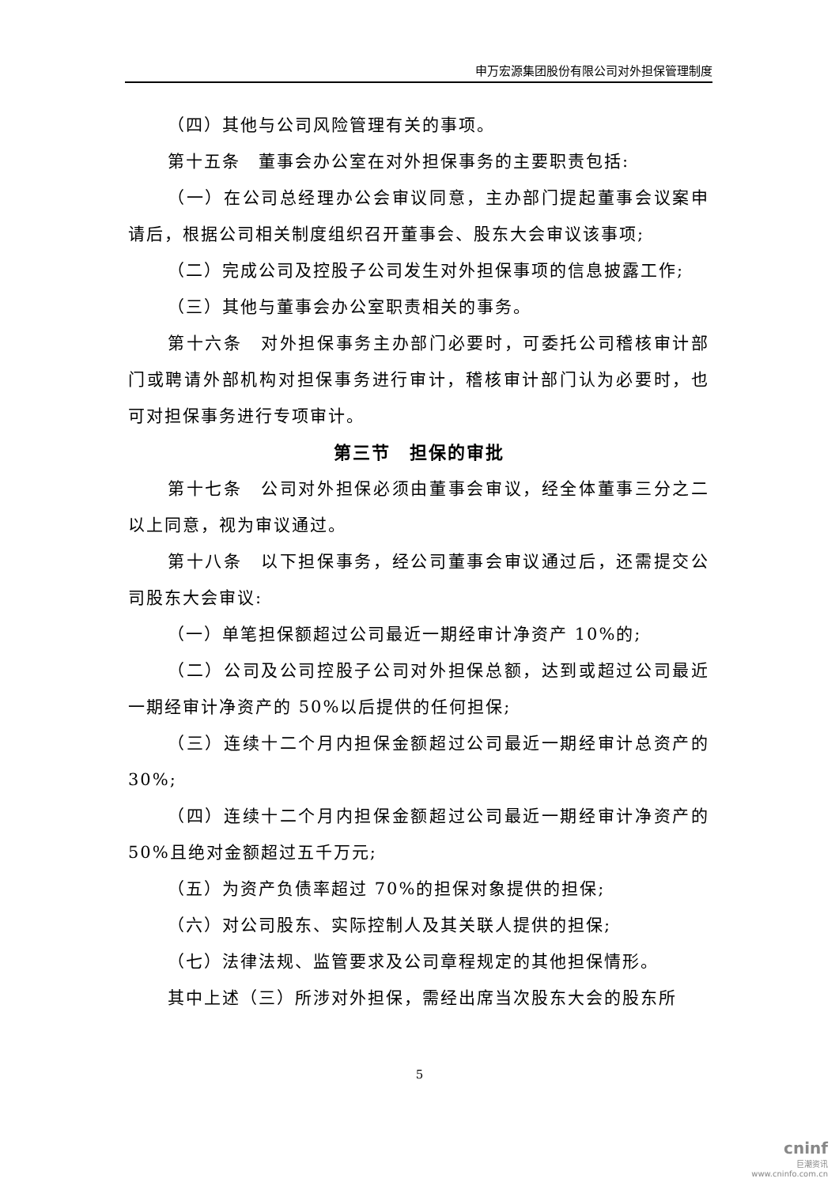申万宏源集团股份有限公司对外担保管理制度
（四）其他与公司风险管理有关的事项。
第十五条　董事会办公室在对外担保事务的主要职责包括:
（一）在公司总经理办公会审议同意，主办部门提起董事会议案申请后，根据公司相关制度组织召开董事会、股东大会审议该事项;
（二）完成公司及控股子公司发生对外担保事项的信息披露工作;
（三）其他与董事会办公室职责相关的事务。
第十六条　对外担保事务主办部门必要时，可委托公司稽核审计部门或聘请外部机构对担保事务进行审计，稽核审计部门认为必要时，也可对担保事务进行专项审计。
第三节　担保的审批
第十七条　公司对外担保必须由董事会审议，经全体董事三分之二以上同意，视为审议通过。
第十八条　以下担保事务，经公司董事会审议通过后，还需提交公司股东大会审议:
（一）单笔担保额超过公司最近一期经审计净资产 10%的;
（二）公司及公司控股子公司对外担保总额，达到或超过公司最近一期经审计净资产的 50%以后提供的任何担保;
（三）连续十二个月内担保金额超过公司最近一期经审计总资产的 30%;
（四）连续十二个月内担保金额超过公司最近一期经审计净资产的 50%且绝对金额超过五千万元;
（五）为资产负债率超过 70%的担保对象提供的担保;
（六）对公司股东、实际控制人及其关联人提供的担保;
（七）法律法规、监管要求及公司章程规定的其他担保情形。
其中上述（三）所涉对外担保，需经出席当次股东大会的股东所
5
cninf
巨潮资讯
www.cninfo.com.cn